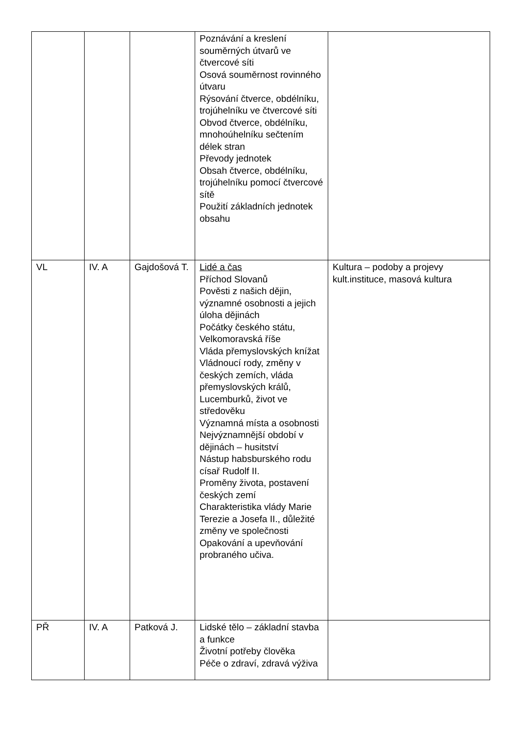| | | | Poznávání a kreslení souměrných útvarů ve čtvercové síti Osová souměrnost rovinného útvaru Rýsování čtverce, obdélníku, trojúhelníku ve čtvercové síti Obvod čtverce, obdélníku, mnohoúhelníku sečtením délek stran Převody jednotek Obsah čtverce, obdélníku, trojúhelníku pomocí čtvercové sítě Použití základních jednotek obsahu | |
| VL | IV. A | Gajdošová T. | Lidé a čas Příchod Slovanů Pověsti z našich dějin, významné osobnosti a jejich úloha dějinách Počátky českého státu, Velkomoravská říše Vláda přemyslovských knížat Vládnoucí rody, změny v českých zemích, vláda přemyslovských králů, Lucemburků, život ve středověku Významná místa a osobnosti Nejvýznamnější období v dějinách – husitství Nástup habsburského rodu císař Rudolf II. Proměny života, postavení českých zemí Charakteristika vlády Marie Terezie a Josefa II., důležité změny ve společnosti Opakování a upevňování probraného učiva. | Kultura – podoby a projevy kult.instituce, masová kultura |
| PŘ | IV. A | Patková J. | Lidské tělo – základní stavba a funkce Životní potřeby člověka Péče o zdraví, zdravá výživa | |